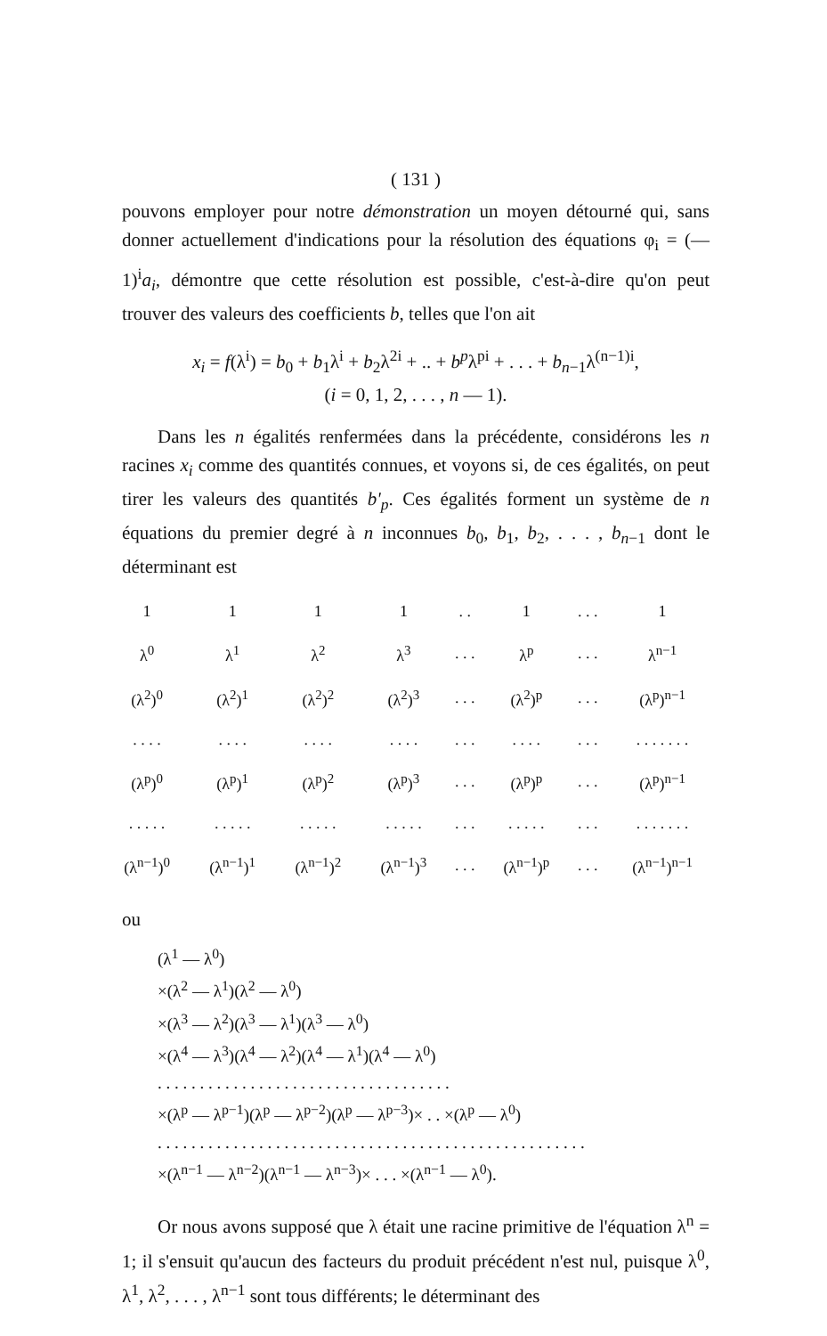( 131 )
pouvons employer pour notre démonstration un moyen détourné qui, sans donner actuellement d'indications pour la résolution des équations φ<sub>i</sub> = (— 1)<sup>i</sup>a<sub>i</sub>, démontre que cette résolution est possible, c'est-à-dire qu'on peut trouver des valeurs des coefficients b, telles que l'on ait
x<sub>i</sub> = f(λ<sup>i</sup>) = b<sub>0</sub> + b<sub>1</sub>λ<sup>i</sup> + b<sub>2</sub>λ<sup>2i</sup> + .. + b<sup>p</sup>λ<sup>pi</sup> + . . . + b<sub>n−1</sub>λ<sup>(n−1)i</sup>,
(i = 0, 1, 2, . . . , n — 1).
Dans les n égalités renfermées dans la précédente, considérons les n racines x<sub>i</sub> comme des quantités connues, et voyons si, de ces égalités, on peut tirer les valeurs des quantités b'<sub>p</sub>. Ces égalités forment un système de n équations du premier degré à n inconnues b<sub>0</sub>, b<sub>1</sub>, b<sub>2</sub>, . . . , b<sub>n−1</sub> dont le déterminant est
| 1 | 1 | 1 | 1 | . . | 1 | . . . | 1 |
| λ<sup>0</sup> | λ<sup>1</sup> | λ<sup>2</sup> | λ<sup>3</sup> | . . . | λ<sup>p</sup> | . . . | λ<sup>n−1</sup> |
| (λ<sup>2</sup>)<sup>0</sup> | (λ<sup>2</sup>)<sup>1</sup> | (λ<sup>2</sup>)<sup>2</sup> | (λ<sup>2</sup>)<sup>3</sup> | . . . | (λ<sup>2</sup>)<sup>p</sup> | . . . | (λ<sup>p</sup>)<sup>n−1</sup> |
| . . . . | . . . . | . . . . | . . . . | . . . | . . . . | . . . | . . . . . . . |
| (λ<sup>p</sup>)<sup>0</sup> | (λ<sup>p</sup>)<sup>1</sup> | (λ<sup>p</sup>)<sup>2</sup> | (λ<sup>p</sup>)<sup>3</sup> | . . . | (λ<sup>p</sup>)<sup>p</sup> | . . . | (λ<sup>p</sup>)<sup>n−1</sup> |
| . . . . . | . . . . . | . . . . . | . . . . . | . . . | . . . . . | . . . | . . . . . . . |
| (λ<sup>n−1</sup>)<sup>0</sup> | (λ<sup>n−1</sup>)<sup>1</sup> | (λ<sup>n−1</sup>)<sup>2</sup> | (λ<sup>n−1</sup>)<sup>3</sup> | . . . | (λ<sup>n−1</sup>)<sup>p</sup> | . . . | (λ<sup>n−1</sup>)<sup>n−1</sup> |
ou
(λ<sup>1</sup> — λ<sup>0</sup>)
×(λ<sup>2</sup> — λ<sup>1</sup>)(λ<sup>2</sup> — λ<sup>0</sup>)
×(λ<sup>3</sup> — λ<sup>2</sup>)(λ<sup>3</sup> — λ<sup>1</sup>)(λ<sup>3</sup> — λ<sup>0</sup>)
×(λ<sup>4</sup> — λ<sup>3</sup>)(λ<sup>4</sup> — λ<sup>2</sup>)(λ<sup>4</sup> — λ<sup>1</sup>)(λ<sup>4</sup> — λ<sup>0</sup>)
. . . . . . . . . . . . . . . . . . . . . . . . . . . . . . . . . . .
×(λ<sup>p</sup> — λ<sup>p−1</sup>)(λ<sup>p</sup> — λ<sup>p−2</sup>)(λ<sup>p</sup> — λ<sup>p−3</sup>)× . . ×(λ<sup>p</sup> — λ<sup>0</sup>)
. . . . . . . . . . . . . . . . . . . . . . . . . . . . . . . . . . . . . . . . . . . . . . . . . . .
×(λ<sup>n−1</sup> — λ<sup>n−2</sup>)(λ<sup>n−1</sup> — λ<sup>n−3</sup>)× . . . ×(λ<sup>n−1</sup> — λ<sup>0</sup>).
Or nous avons supposé que λ était une racine primitive de l'équation λ<sup>n</sup> = 1; il s'ensuit qu'aucun des facteurs du produit précédent n'est nul, puisque λ<sup>0</sup>, λ<sup>1</sup>, λ<sup>2</sup>, . . . , λ<sup>n−1</sup> sont tous différents; le déterminant des